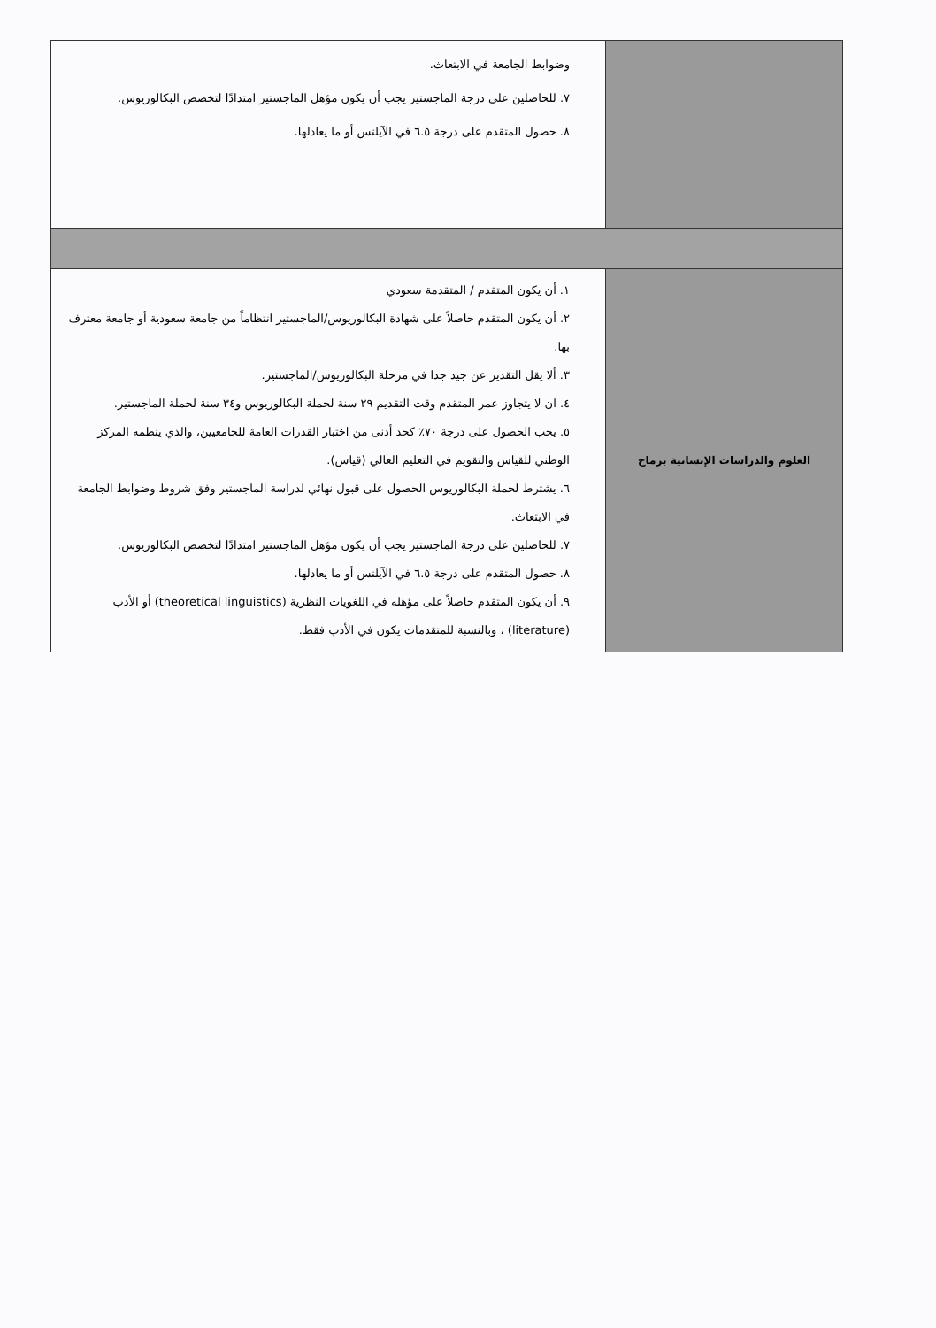| | وضوابط الجامعة في الابتعاث. ٧. للحاصلين على درجة الماجستير يجب أن يكون مؤهل الماجستير امتدادًا لتخصص البكالوريوس. ٨. حصول المتقدم على درجة ٦.٥ في الآيلتس أو ما يعادلها. |
| العلوم والدراسات الإنسانية برماح | ١. أن يكون المتقدم / المتقدمة سعودي ٢. أن يكون المتقدم حاصلاً على شهادة البكالوريوس/الماجستير انتظاماً من جامعة سعودية أو جامعة معترف بها. ٣. ألا يقل التقدير عن جيد جدا في مرحلة البكالوريوس/الماجستير. ٤. ان لا يتجاوز عمر المتقدم وقت التقديم ٢٩ سنة لحملة البكالوريوس و٣٤ سنة لحملة الماجستير. ٥. يجب الحصول على درجة ٧٠٪ كحد أدنى من اختبار القدرات العامة للجامعيين، والذي ينظمه المركز الوطني للقياس والتقويم في التعليم العالي (قياس). ٦. يشترط لحملة البكالوريوس الحصول على قبول نهائي لدراسة الماجستير وفق شروط وضوابط الجامعة في الابتعاث. ٧. للحاصلين على درجة الماجستير يجب أن يكون مؤهل الماجستير امتدادًا لتخصص البكالوريوس. ٨. حصول المتقدم على درجة ٦.٥ في الآيلتس أو ما يعادلها. ٩. أن يكون المتقدم حاصلاً على مؤهله في اللغويات النظرية (theoretical linguistics) أو الأدب (literature) ، وبالنسبة للمتقدمات يكون في الأدب فقط. |